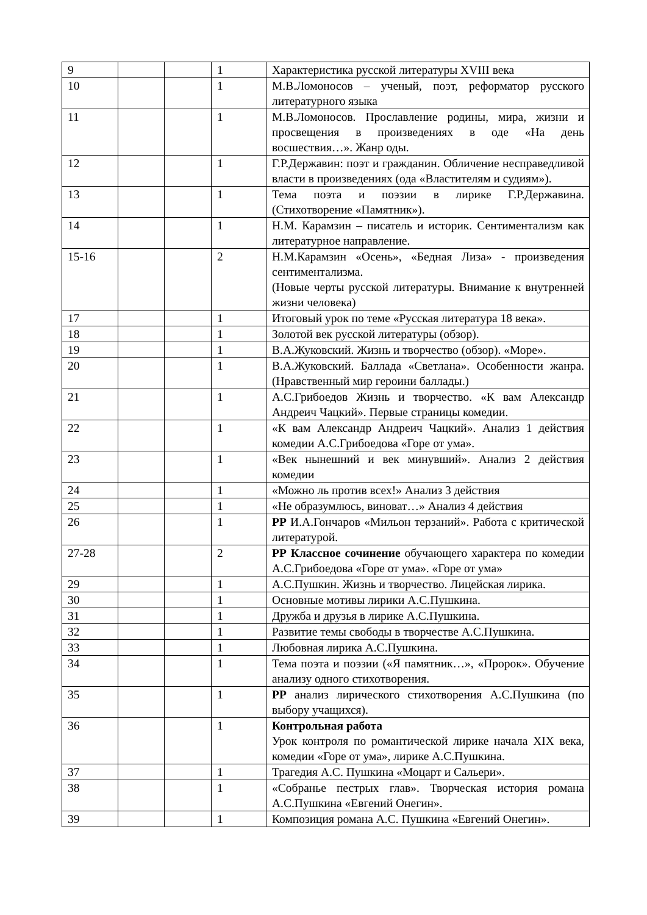| 9 | | | 1 | Характеристика русской литературы XVIII века |
| 10 | | | 1 | М.В.Ломоносов – ученый, поэт, реформатор русского литературного языка |
| 11 | | | 1 | М.В.Ломоносов. Прославление родины, мира, жизни и просвещения в произведениях в оде «На день восшествия…». Жанр оды. |
| 12 | | | 1 | Г.Р.Державин: поэт и гражданин. Обличение несправедливой власти в произведениях (ода «Властителям и судиям»). |
| 13 | | | 1 | Тема поэта и поэзии в лирике Г.Р.Державина. (Стихотворение «Памятник»). |
| 14 | | | 1 | Н.М. Карамзин – писатель и историк. Сентиментализм как литературное направление. |
| 15-16 | | | 2 | Н.М.Карамзин «Осень», «Бедная Лиза» - произведения сентиментализма. (Новые черты русской литературы. Внимание к внутренней жизни человека) |
| 17 | | | 1 | Итоговый урок по теме «Русская литература 18 века». |
| 18 | | | 1 | Золотой век русской литературы (обзор). |
| 19 | | | 1 | В.А.Жуковский. Жизнь и творчество (обзор). «Море». |
| 20 | | | 1 | В.А.Жуковский. Баллада «Светлана». Особенности жанра. (Нравственный мир героини баллады.) |
| 21 | | | 1 | А.С.Грибоедов Жизнь и творчество. «К вам Александр Андреич Чацкий». Первые страницы комедии. |
| 22 | | | 1 | «К вам Александр Андреич Чацкий». Анализ 1 действия комедии А.С.Грибоедова «Горе от ума». |
| 23 | | | 1 | «Век нынешний и век минувший». Анализ 2 действия комедии |
| 24 | | | 1 | «Можно ль против всех!» Анализ 3 действия |
| 25 | | | 1 | «Не образумлюсь, виноват…» Анализ 4 действия |
| 26 | | | 1 | РР И.А.Гончаров «Мильон терзаний». Работа с критической литературой. |
| 27-28 | | | 2 | РР Классное сочинение обучающего характера по комедии А.С.Грибоедова «Горе от ума». «Горе от ума» |
| 29 | | | 1 | А.С.Пушкин. Жизнь и творчество. Лицейская лирика. |
| 30 | | | 1 | Основные мотивы лирики А.С.Пушкина. |
| 31 | | | 1 | Дружба и друзья в лирике А.С.Пушкина. |
| 32 | | | 1 | Развитие темы свободы в творчестве А.С.Пушкина. |
| 33 | | | 1 | Любовная лирика А.С.Пушкина. |
| 34 | | | 1 | Тема поэта и поэзии («Я памятник…», «Пророк». Обучение анализу одного стихотворения. |
| 35 | | | 1 | РР анализ лирического стихотворения А.С.Пушкина (по выбору учащихся). |
| 36 | | | 1 | Контрольная работа Урок контроля по романтической лирике начала XIX века, комедии «Горе от ума», лирике А.С.Пушкина. |
| 37 | | | 1 | Трагедия А.С. Пушкина «Моцарт и Сальери». |
| 38 | | | 1 | «Собранье пестрых глав». Творческая история романа А.С.Пушкина «Евгений Онегин». |
| 39 | | | 1 | Композиция романа А.С. Пушкина «Евгений Онегин». |